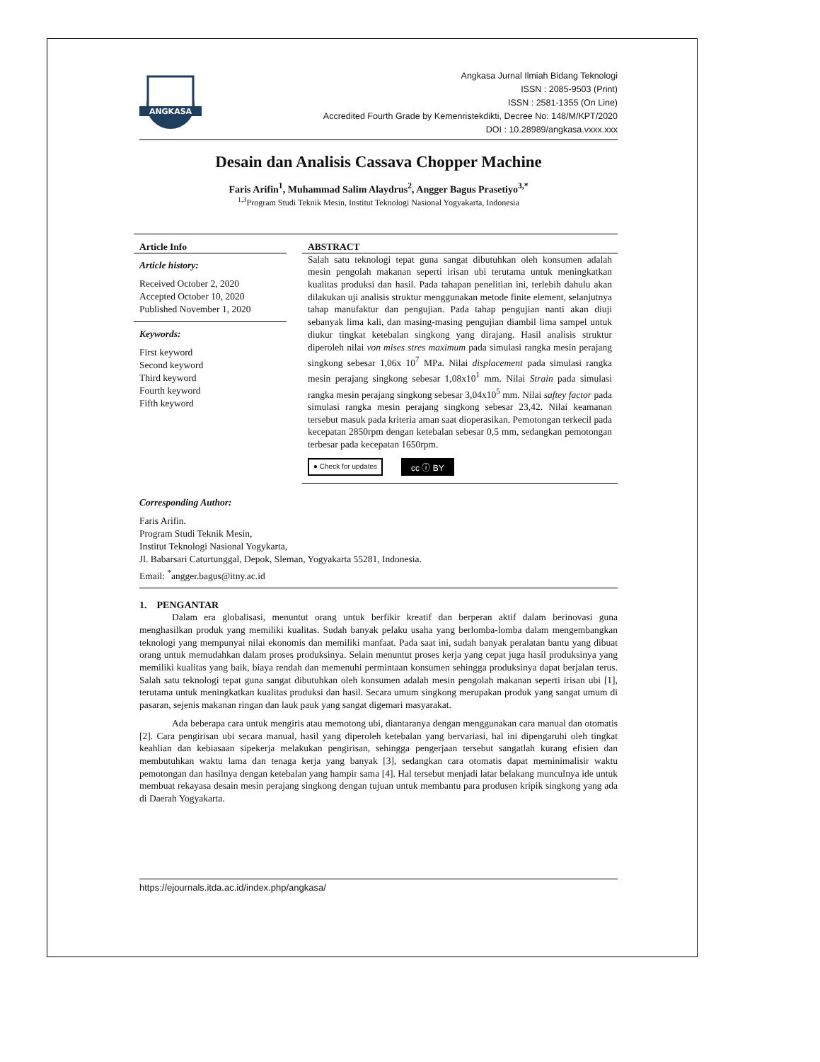ANGKASA
Angkasa Jurnal Ilmiah Bidang Teknologi
ISSN : 2085-9503 (Print)
ISSN : 2581-1355 (On Line)
Accredited Fourth Grade by Kemenristekdikti, Decree No: 148/M/KPT/2020
DOI : 10.28989/angkasa.vxxx.xxx
Desain dan Analisis Cassava Chopper Machine
Faris Arifin<sup>1</sup>, Muhammad Salim Alaydrus<sup>2</sup>, Angger Bagus Prasetiyo<sup>3,*</sup>
<sup>1,3</sup>Program Studi Teknik Mesin, Institut Teknologi Nasional Yogyakarta, Indonesia
Article Info
Article history:
Received October 2, 2020
Accepted October 10, 2020
Published November 1, 2020
Keywords:
First keyword
Second keyword
Third keyword
Fourth keyword
Fifth keyword
ABSTRACT
Salah satu teknologi tepat guna sangat dibutuhkan oleh konsumen adalah mesin pengolah makanan seperti irisan ubi terutama untuk meningkatkan kualitas produksi dan hasil. Pada tahapan penelitian ini, terlebih dahulu akan dilakukan uji analisis struktur menggunakan metode finite element, selanjutnya tahap manufaktur dan pengujian. Pada tahap pengujian nanti akan diuji sebanyak lima kali, dan masing-masing pengujian diambil lima sampel untuk diukur tingkat ketebalan singkong yang dirajang. Hasil analisis struktur diperoleh nilai von mises stres maximum pada simulasi rangka mesin perajang singkong sebesar 1,06x 10<sup>7</sup> MPa. Nilai displacement pada simulasi rangka mesin perajang singkong sebesar 1,08x10<sup>1</sup> mm. Nilai Strain pada simulasi rangka mesin perajang singkong sebesar 3,04x10<sup>5</sup> mm. Nilai saftey factor pada simulasi rangka mesin perajang singkong sebesar 23,42. Nilai keamanan tersebut masuk pada kriteria aman saat dioperasikan. Pemotongan terkecil pada kecepatan 2850rpm dengan ketebalan sebesar 0,5 mm, sedangkan pemotongan terbesar pada kecepatan 1650rpm.
● Check for updates cc ⓘ BY
Corresponding Author:
Faris Arifin.
Program Studi Teknik Mesin,
Institut Teknologi Nasional Yogykarta,
Jl. Babarsari Caturtunggal, Depok, Sleman, Yogyakarta 55281, Indonesia.
Email: <sup>*</sup>angger.bagus@itny.ac.id
1. PENGANTAR
Dalam era globalisasi, menuntut orang untuk berfikir kreatif dan berperan aktif dalam berinovasi guna menghasilkan produk yang memiliki kualitas. Sudah banyak pelaku usaha yang berlomba-lomba dalam mengembangkan teknologi yang mempunyai nilai ekonomis dan memiliki manfaat. Pada saat ini, sudah banyak peralatan bantu yang dibuat orang untuk memudahkan dalam proses produksinya. Selain menuntut proses kerja yang cepat juga hasil produksinya yang memiliki kualitas yang baik, biaya rendah dan memenuhi permintaan konsumen sehingga produksinya dapat berjalan terus. Salah satu teknologi tepat guna sangat dibutuhkan oleh konsumen adalah mesin pengolah makanan seperti irisan ubi [1], terutama untuk meningkatkan kualitas produksi dan hasil. Secara umum singkong merupakan produk yang sangat umum di pasaran, sejenis makanan ringan dan lauk pauk yang sangat digemari masyarakat.
Ada beberapa cara untuk mengiris atau memotong ubi, diantaranya dengan menggunakan cara manual dan otomatis [2]. Cara pengirisan ubi secara manual, hasil yang diperoleh ketebalan yang bervariasi, hal ini dipengaruhi oleh tingkat keahlian dan kebiasaan sipekerja melakukan pengirisan, sehingga pengerjaan tersebut sangatlah kurang efisien dan membutuhkan waktu lama dan tenaga kerja yang banyak [3], sedangkan cara otomatis dapat meminimalisir waktu pemotongan dan hasilnya dengan ketebalan yang hampir sama [4]. Hal tersebut menjadi latar belakang munculnya ide untuk membuat rekayasa desain mesin perajang singkong dengan tujuan untuk membantu para produsen kripik singkong yang ada di Daerah Yogyakarta.
https://ejournals.itda.ac.id/index.php/angkasa/